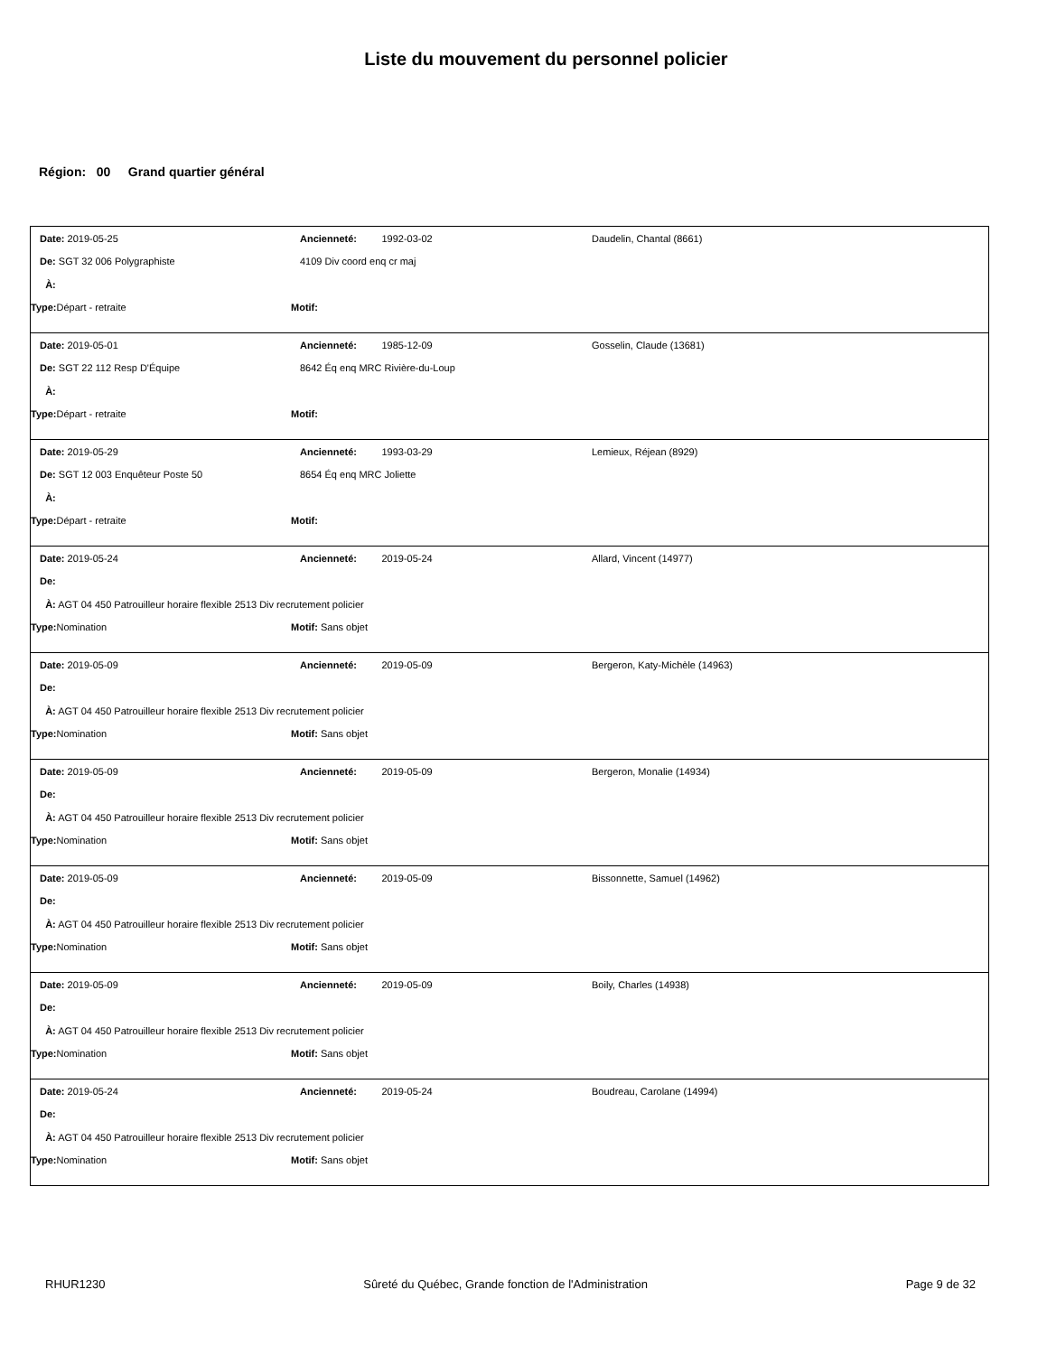Liste du mouvement du personnel policier
Région: 00 Grand quartier général
Date: 2019-05-25 Ancienneté: 1992-03-02 Daudelin, Chantal (8661)
De: SGT 32 006 Polygraphiste 4109 Div coord enq cr maj
À:
Type: Départ - retraite Motif:
Date: 2019-05-01 Ancienneté: 1985-12-09 Gosselin, Claude (13681)
De: SGT 22 112 Resp D'Équipe 8642 Éq enq MRC Rivière-du-Loup
À:
Type: Départ - retraite Motif:
Date: 2019-05-29 Ancienneté: 1993-03-29 Lemieux, Réjean (8929)
De: SGT 12 003 Enquêteur Poste 50 8654 Éq enq MRC Joliette
À:
Type: Départ - retraite Motif:
Date: 2019-05-24 Ancienneté: 2019-05-24 Allard, Vincent (14977)
De:
À: AGT 04 450 Patrouilleur horaire flexible 2513 Div recrutement policier
Type: Nomination Motif: Sans objet
Date: 2019-05-09 Ancienneté: 2019-05-09 Bergeron, Katy-Michèle (14963)
De:
À: AGT 04 450 Patrouilleur horaire flexible 2513 Div recrutement policier
Type: Nomination Motif: Sans objet
Date: 2019-05-09 Ancienneté: 2019-05-09 Bergeron, Monalie (14934)
De:
À: AGT 04 450 Patrouilleur horaire flexible 2513 Div recrutement policier
Type: Nomination Motif: Sans objet
Date: 2019-05-09 Ancienneté: 2019-05-09 Bissonnette, Samuel (14962)
De:
À: AGT 04 450 Patrouilleur horaire flexible 2513 Div recrutement policier
Type: Nomination Motif: Sans objet
Date: 2019-05-09 Ancienneté: 2019-05-09 Boily, Charles (14938)
De:
À: AGT 04 450 Patrouilleur horaire flexible 2513 Div recrutement policier
Type: Nomination Motif: Sans objet
Date: 2019-05-24 Ancienneté: 2019-05-24 Boudreau, Carolane (14994)
De:
À: AGT 04 450 Patrouilleur horaire flexible 2513 Div recrutement policier
Type: Nomination Motif: Sans objet
RHUR1230 Sûreté du Québec, Grande fonction de l'Administration Page 9 de 32